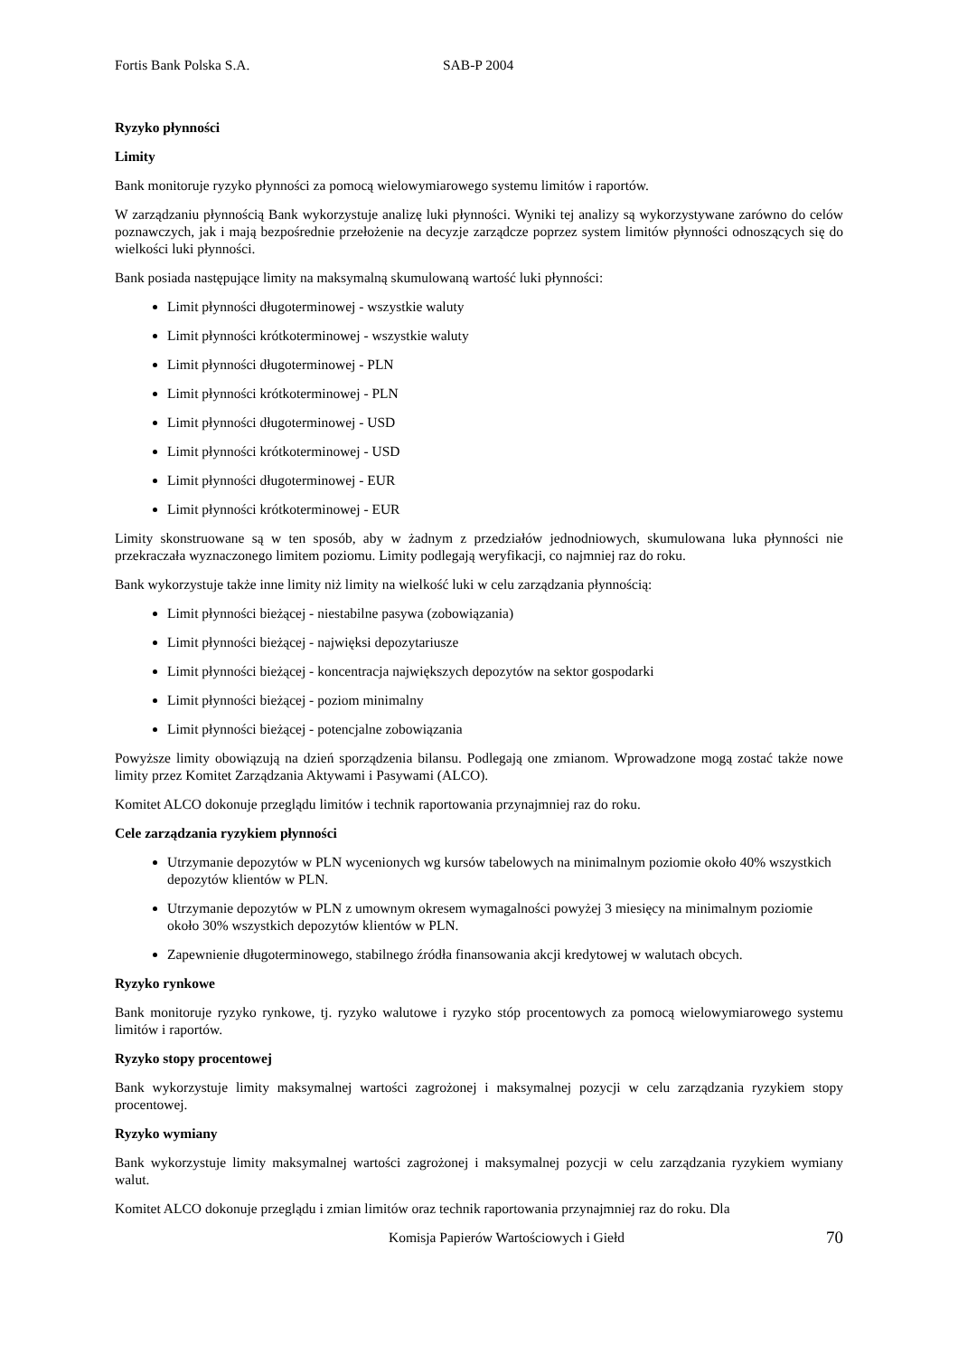Fortis Bank Polska S.A. SAB-P 2004
Ryzyko płynności
Limity
Bank monitoruje ryzyko płynności za pomocą wielowymiarowego systemu limitów i raportów.
W zarządzaniu płynnością Bank wykorzystuje analizę luki płynności. Wyniki tej analizy są wykorzystywane zarówno do celów poznawczych, jak i mają bezpośrednie przełożenie na decyzje zarządcze poprzez system limitów płynności odnoszących się do wielkości luki płynności.
Bank posiada następujące limity na maksymalną skumulowaną wartość luki płynności:
Limit płynności długoterminowej - wszystkie waluty
Limit płynności krótkoterminowej - wszystkie waluty
Limit płynności długoterminowej - PLN
Limit płynności krótkoterminowej - PLN
Limit płynności długoterminowej - USD
Limit płynności krótkoterminowej - USD
Limit płynności długoterminowej - EUR
Limit płynności krótkoterminowej - EUR
Limity skonstruowane są w ten sposób, aby w żadnym z przedziałów jednodniowych, skumulowana luka płynności nie przekraczała wyznaczonego limitem poziomu. Limity podlegają weryfikacji, co najmniej raz do roku.
Bank wykorzystuje także inne limity niż limity na wielkość luki w celu zarządzania płynnością:
Limit płynności bieżącej - niestabilne pasywa (zobowiązania)
Limit płynności bieżącej - najwięksi depozytariusze
Limit płynności bieżącej - koncentracja największych depozytów na sektor gospodarki
Limit płynności bieżącej - poziom minimalny
Limit płynności bieżącej - potencjalne zobowiązania
Powyższe limity obowiązują na dzień sporządzenia bilansu. Podlegają one zmianom. Wprowadzone mogą zostać także nowe limity przez Komitet Zarządzania Aktywami i Pasywami (ALCO).
Komitet ALCO dokonuje przeglądu limitów i technik raportowania przynajmniej raz do roku.
Cele zarządzania ryzykiem płynności
Utrzymanie depozytów w PLN wycenionych wg kursów tabelowych na minimalnym poziomie około 40% wszystkich depozytów klientów w PLN.
Utrzymanie depozytów w PLN z umownym okresem wymagalności powyżej 3 miesięcy na minimalnym poziomie około 30% wszystkich depozytów klientów w PLN.
Zapewnienie długoterminowego, stabilnego źródła finansowania akcji kredytowej w walutach obcych.
Ryzyko rynkowe
Bank monitoruje ryzyko rynkowe, tj. ryzyko walutowe i ryzyko stóp procentowych za pomocą wielowymiarowego systemu limitów i raportów.
Ryzyko stopy procentowej
Bank wykorzystuje limity maksymalnej wartości zagrożonej i maksymalnej pozycji w celu zarządzania ryzykiem stopy procentowej.
Ryzyko wymiany
Bank wykorzystuje limity maksymalnej wartości zagrożonej i maksymalnej pozycji w celu zarządzania ryzykiem wymiany walut.
Komitet ALCO dokonuje przeglądu i zmian limitów oraz technik raportowania przynajmniej raz do roku. Dla
Komisja Papierów Wartościowych i Giełd 70